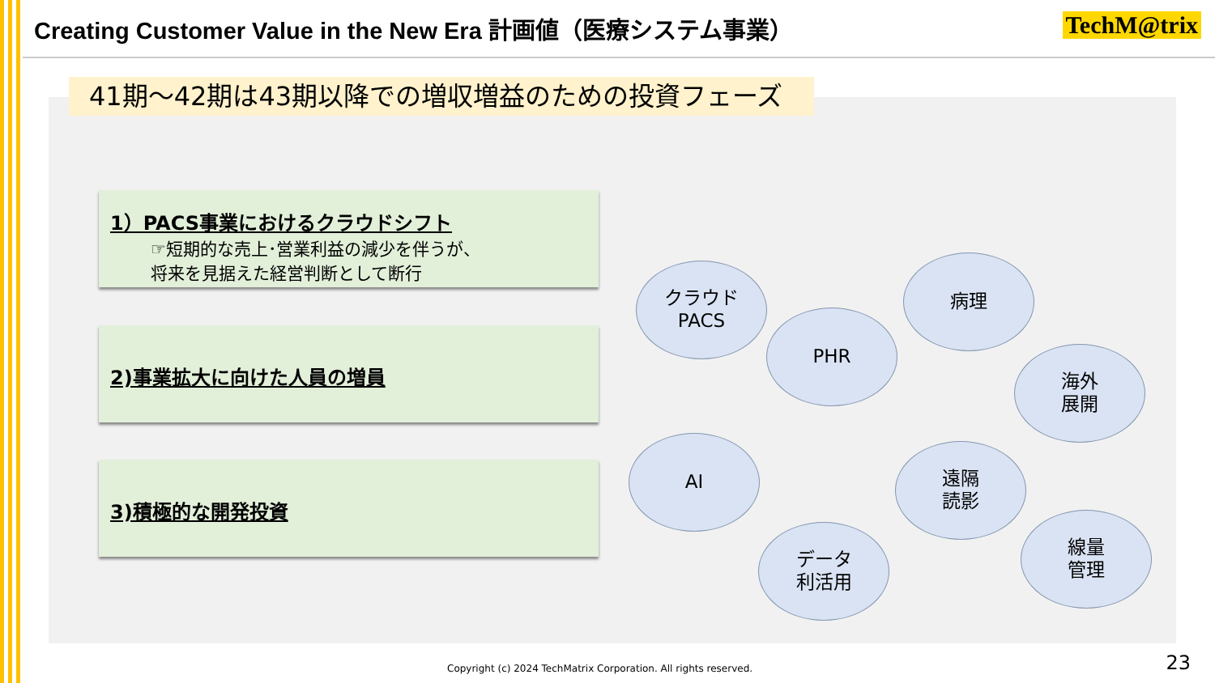Creating Customer Value in the New Era 計画値（医療システム事業）
TechM@trix
41期～42期は43期以降での増収増益のための投資フェーズ
1）PACS事業におけるクラウドシフト
☞短期的な売上･営業利益の減少を伴うが、
将来を見据えた経営判断として断行
2)事業拡大に向けた人員の増員
3)積極的な開発投資
クラウド
PACS
PHR
病理
海外
展開
AI
遠隔
読影
データ
利活用
線量
管理
Copyright (c) 2024 TechMatrix Corporation. All rights reserved.
23